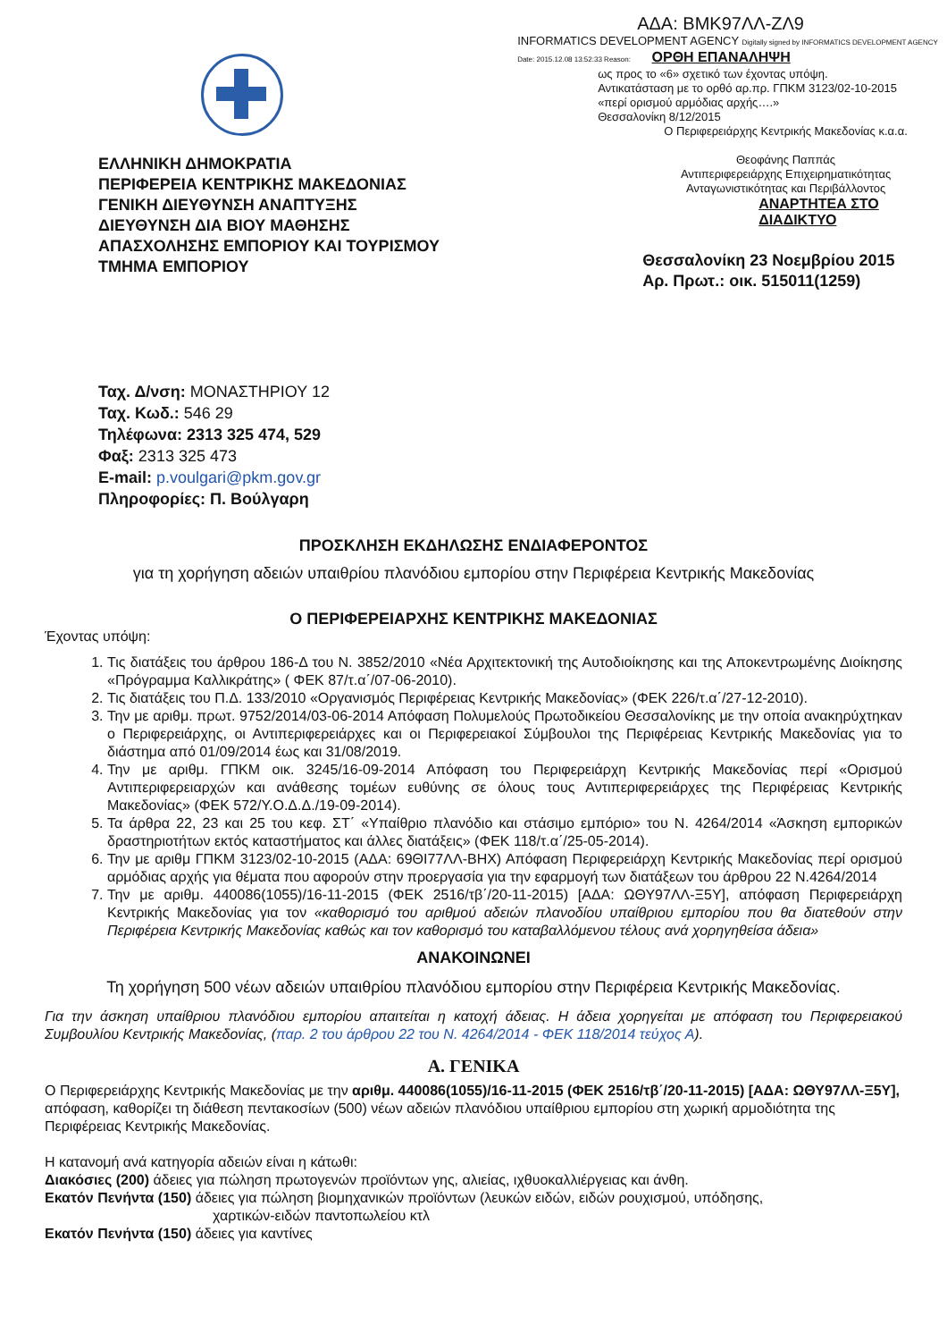ΕΛΛΗΝΙΚΗ ΔΗΜΟΚΡΑΤΙΑ
ΠΕΡΙΦΕΡΕΙΑ ΚΕΝΤΡΙΚΗΣ ΜΑΚΕΔΟΝΙΑΣ
ΓΕΝΙΚΗ ΔΙΕΥΘΥΝΣΗ ΑΝΑΠΤΥΞΗΣ
ΔΙΕΥΘΥΝΣΗ ΔΙΑ ΒΙΟΥ ΜΑΘΗΣΗΣ
ΑΠΑΣΧΟΛΗΣΗΣ ΕΜΠΟΡΙΟΥ ΚΑΙ ΤΟΥΡΙΣΜΟΥ
ΤΜΗΜΑ ΕΜΠΟΡΙΟΥ
ΑΔΑ: ΒΜΚ97ΛΛ-ΖΛ9
INFORMATICS DEVELOPMENT AGENCY Digitally signed by INFORMATICS DEVELOPMENT AGENCY Date: 2015.12.08 13:52:33 Reason: ΟΡΘΗ ΕΠΑΝΑΛΗΨΗ
ως προς το «6» σχετικό των έχοντας υπόψη.
Αντικατάσταση με το ορθό αρ.πρ. ΓΠΚΜ 3123/02-10-2015
«περί ορισμού αρμόδιας αρχής….»
Θεσσαλονίκη 8/12/2015
Ο Περιφερειάρχης Κεντρικής Μακεδονίας κ.α.α.
Θεοφάνης Παππάς
Αντιπεριφερειάρχης Επιχειρηματικότητας
Ανταγωνιστικότητας και Περιβάλλοντος
ΑΝΑΡΤΗΤΕΑ ΣΤΟ ΔΙΑΔΙΚΤΥΟ
Θεσσαλονίκη 23 Νοεμβρίου 2015
Αρ. Πρωτ.: οικ. 515011(1259)
Ταχ. Δ/νση: ΜΟΝΑΣΤΗΡΙΟΥ 12
Ταχ. Κωδ.: 546 29
Τηλέφωνα: 2313 325 474, 529
Φαξ: 2313 325 473
E-mail: p.voulgari@pkm.gov.gr
Πληροφορίες: Π. Βούλγαρη
ΠΡΟΣΚΛΗΣΗ ΕΚΔΗΛΩΣΗΣ ΕΝΔΙΑΦΕΡΟΝΤΟΣ
για τη χορήγηση αδειών υπαιθρίου πλανόδιου εμπορίου στην Περιφέρεια Κεντρικής Μακεδονίας
Ο ΠΕΡΙΦΕΡΕΙΑΡΧΗΣ ΚΕΝΤΡΙΚΗΣ ΜΑΚΕΔΟΝΙΑΣ
Έχοντας υπόψη:
1. Τις διατάξεις του άρθρου 186-Δ του Ν. 3852/2010 «Νέα Αρχιτεκτονική της Αυτοδιοίκησης και της Αποκεντρωμένης Διοίκησης «Πρόγραμμα Καλλικράτης» ( ΦΕΚ 87/τ.α΄/07-06-2010).
2. Τις διατάξεις του Π.Δ. 133/2010 «Οργανισμός Περιφέρειας Κεντρικής Μακεδονίας» (ΦΕΚ 226/τ.α΄/27-12-2010).
3. Την με αριθμ. πρωτ. 9752/2014/03-06-2014 Απόφαση Πολυμελούς Πρωτοδικείου Θεσσαλονίκης με την οποία ανακηρύχτηκαν ο Περιφερειάρχης, οι Αντιπεριφερειάρχες και οι Περιφερειακοί Σύμβουλοι της Περιφέρειας Κεντρικής Μακεδονίας για το διάστημα από 01/09/2014 έως και 31/08/2019.
4. Την με αριθμ. ΓΠΚΜ οικ. 3245/16-09-2014 Απόφαση του Περιφερειάρχη Κεντρικής Μακεδονίας περί «Ορισμού Αντιπεριφερειαρχών και ανάθεσης τομέων ευθύνης σε όλους τους Αντιπεριφερειάρχες της Περιφέρειας Κεντρικής Μακεδονίας» (ΦΕΚ 572/Υ.Ο.Δ.Δ./19-09-2014).
5. Τα άρθρα 22, 23 και 25 του κεφ. ΣΤ΄ «Υπαίθριο πλανόδιο και στάσιμο εμπόριο» του Ν. 4264/2014 «Άσκηση εμπορικών δραστηριοτήτων εκτός καταστήματος και άλλες διατάξεις» (ΦΕΚ 118/τ.α΄/25-05-2014).
6. Την με αριθμ ΓΠΚΜ 3123/02-10-2015 (ΑΔΑ: 69ΘΙ77ΛΛ-ΒΗΧ) Απόφαση Περιφερειάρχη Κεντρικής Μακεδονίας περί ορισμού αρμόδιας αρχής για θέματα που αφορούν στην προεργασία για την εφαρμογή των διατάξεων του άρθρου 22 Ν.4264/2014
7. Την με αριθμ. 440086(1055)/16-11-2015 (ΦΕΚ 2516/τβ΄/20-11-2015) [ΑΔΑ: ΩΘΥ97ΛΛ-Ξ5Υ], απόφαση Περιφερειάρχη Κεντρικής Μακεδονίας για τον «καθορισμό του αριθμού αδειών πλανοδίου υπαίθριου εμπορίου που θα διατεθούν στην Περιφέρεια Κεντρικής Μακεδονίας καθώς και τον καθορισμό του καταβαλλόμενου τέλους ανά χορηγηθείσα άδεια»
ΑΝΑΚΟΙΝΩΝΕΙ
Τη χορήγηση 500 νέων αδειών υπαιθρίου πλανόδιου εμπορίου στην Περιφέρεια Κεντρικής Μακεδονίας.
Για την άσκηση υπαίθριου πλανόδιου εμπορίου απαιτείται η κατοχή άδειας. Η άδεια χορηγείται με απόφαση του Περιφερειακού Συμβουλίου Κεντρικής Μακεδονίας, (παρ. 2 του άρθρου 22 του Ν. 4264/2014 - ΦΕΚ 118/2014 τεύχος Α).
Α. ΓΕΝΙΚΑ
Ο Περιφερειάρχης Κεντρικής Μακεδονίας με την αριθμ. 440086(1055)/16-11-2015 (ΦΕΚ 2516/τβ΄/20-11-2015) [ΑΔΑ: ΩΘΥ97ΛΛ-Ξ5Υ], απόφαση, καθορίζει τη διάθεση πεντακοσίων (500) νέων αδειών πλανόδιου υπαίθριου εμπορίου στη χωρική αρμοδιότητα της Περιφέρειας Κεντρικής Μακεδονίας.
Η κατανομή ανά κατηγορία αδειών είναι η κάτωθι:
Διακόσιες (200) άδειες για πώληση πρωτογενών προϊόντων γης, αλιείας, ιχθυοκαλλιέργειας και άνθη.
Εκατόν Πενήντα (150) άδειες για πώληση βιομηχανικών προϊόντων (λευκών ειδών, ειδών ρουχισμού, υπόδησης,
χαρτικών-ειδών παντοπωλείου κτλ
Εκατόν Πενήντα (150) άδειες για καντίνες